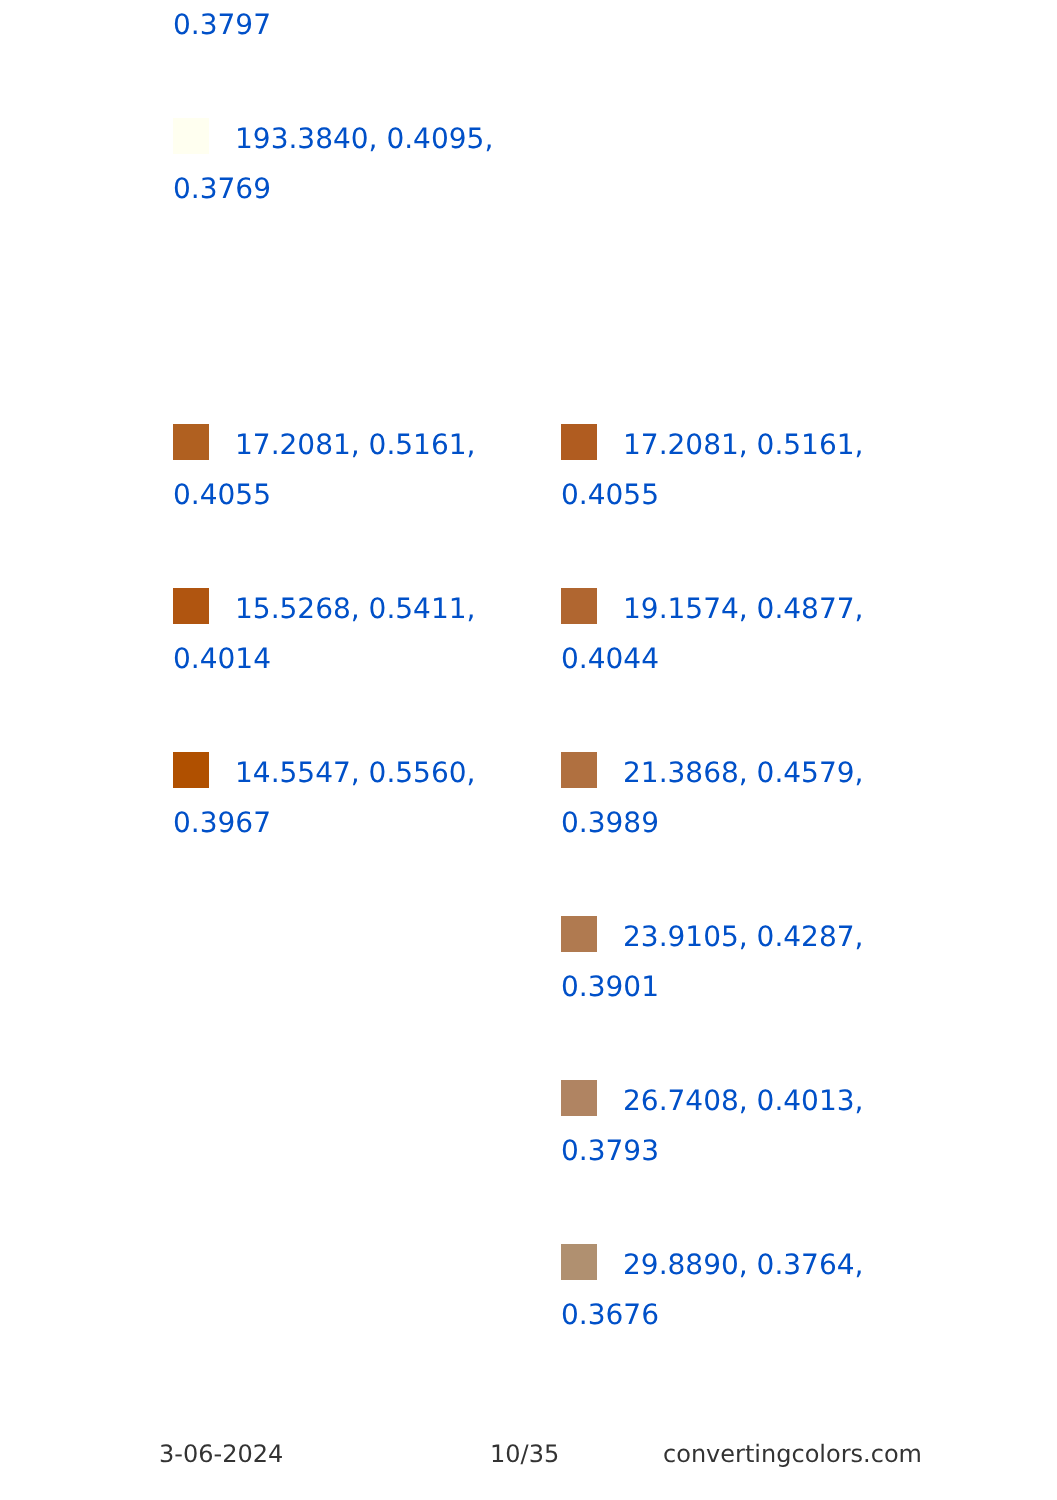0.3797
193.3840, 0.4095, 0.3769
17.2081, 0.5161, 0.4055
17.2081, 0.5161, 0.4055
15.5268, 0.5411, 0.4014
19.1574, 0.4877, 0.4044
14.5547, 0.5560, 0.3967
21.3868, 0.4579, 0.3989
23.9105, 0.4287, 0.3901
26.7408, 0.4013, 0.3793
29.8890, 0.3764, 0.3676
3-06-2024 10/35 convertingcolors.com